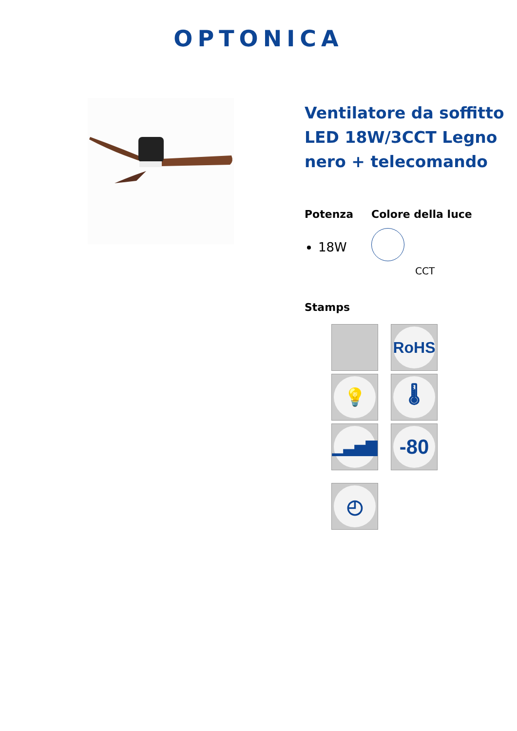OPTONICA
Ventilatore da soffitto LED 18W/3CCT Legno nero + telecomando
Potenza
18W
Colore della luce
CCT
Stamps
RoHS
💡
🌡
▁▃▅▇
-80
◴